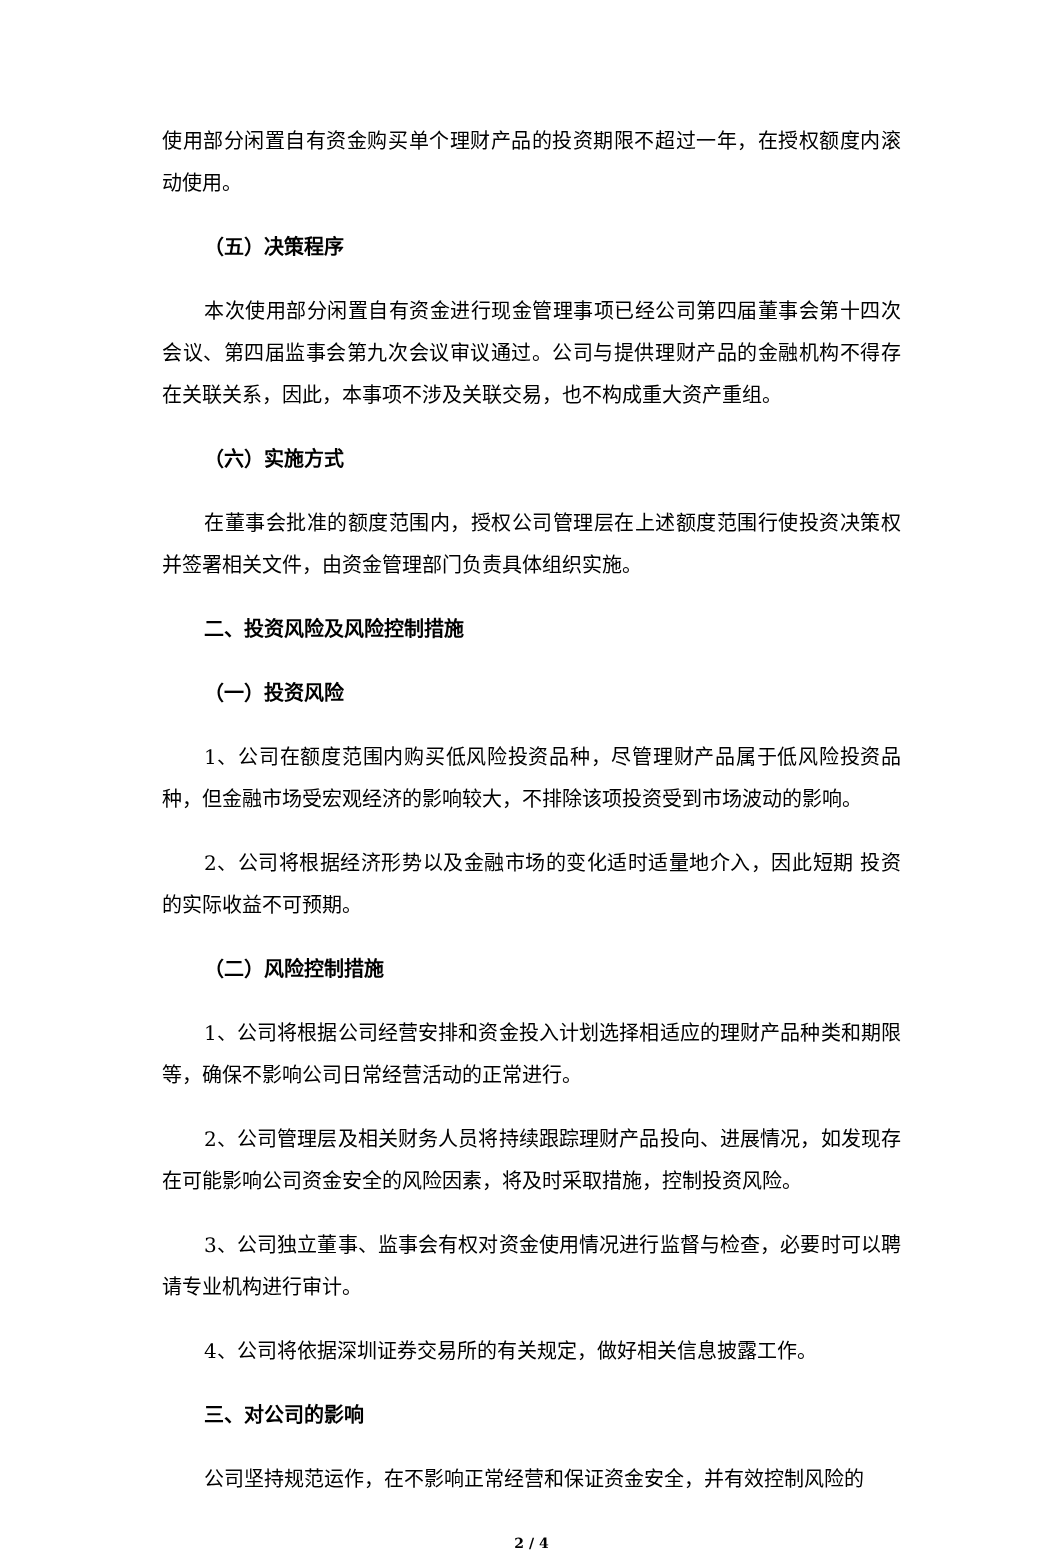使用部分闲置自有资金购买单个理财产品的投资期限不超过一年，在授权额度内滚动使用。
（五）决策程序
本次使用部分闲置自有资金进行现金管理事项已经公司第四届董事会第十四次会议、第四届监事会第九次会议审议通过。公司与提供理财产品的金融机构不得存在关联关系，因此，本事项不涉及关联交易，也不构成重大资产重组。
（六）实施方式
在董事会批准的额度范围内，授权公司管理层在上述额度范围行使投资决策权并签署相关文件，由资金管理部门负责具体组织实施。
二、投资风险及风险控制措施
（一）投资风险
1、公司在额度范围内购买低风险投资品种，尽管理财产品属于低风险投资品种，但金融市场受宏观经济的影响较大，不排除该项投资受到市场波动的影响。
2、公司将根据经济形势以及金融市场的变化适时适量地介入，因此短期 投资的实际收益不可预期。
（二）风险控制措施
1、公司将根据公司经营安排和资金投入计划选择相适应的理财产品种类和期限等，确保不影响公司日常经营活动的正常进行。
2、公司管理层及相关财务人员将持续跟踪理财产品投向、进展情况，如发现存在可能影响公司资金安全的风险因素，将及时采取措施，控制投资风险。
3、公司独立董事、监事会有权对资金使用情况进行监督与检查，必要时可以聘请专业机构进行审计。
4、公司将依据深圳证券交易所的有关规定，做好相关信息披露工作。
三、对公司的影响
公司坚持规范运作，在不影响正常经营和保证资金安全，并有效控制风险的
2 / 4